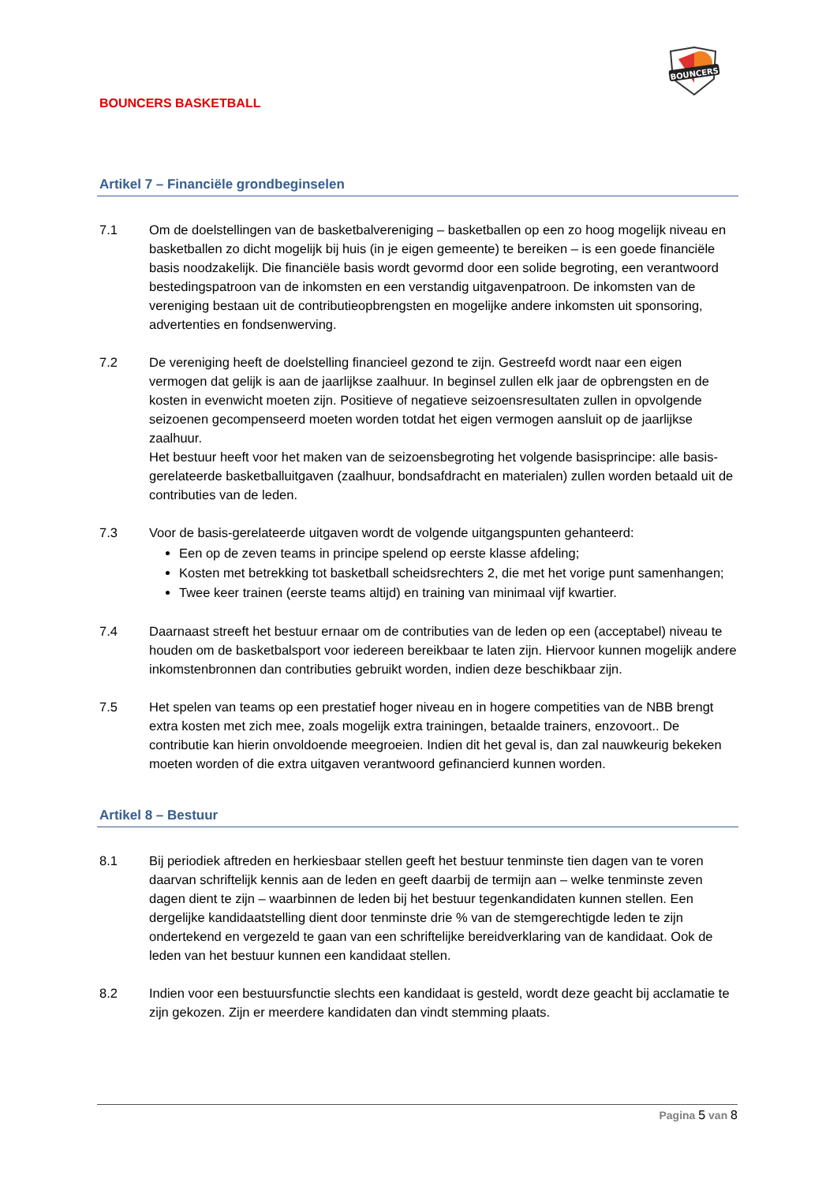BOUNCERS
BOUNCERS BASKETBALL
Artikel 7 – Financiële grondbeginselen
7.1 Om de doelstellingen van de basketbalvereniging – basketballen op een zo hoog mogelijk niveau en basketballen zo dicht mogelijk bij huis (in je eigen gemeente) te bereiken – is een goede financiële basis noodzakelijk. Die financiële basis wordt gevormd door een solide begroting, een verantwoord bestedingspatroon van de inkomsten en een verstandig uitgavenpatroon. De inkomsten van de vereniging bestaan uit de contributieopbrengsten en mogelijke andere inkomsten uit sponsoring, advertenties en fondsenwerving.
7.2 De vereniging heeft de doelstelling financieel gezond te zijn. Gestreefd wordt naar een eigen vermogen dat gelijk is aan de jaarlijkse zaalhuur. In beginsel zullen elk jaar de opbrengsten en de kosten in evenwicht moeten zijn. Positieve of negatieve seizoensresultaten zullen in opvolgende seizoenen gecompenseerd moeten worden totdat het eigen vermogen aansluit op de jaarlijkse zaalhuur.
Het bestuur heeft voor het maken van de seizoensbegroting het volgende basisprincipe: alle basis-gerelateerde basketballuitgaven (zaalhuur, bondsafdracht en materialen) zullen worden betaald uit de contributies van de leden.
7.3 Voor de basis-gerelateerde uitgaven wordt de volgende uitgangspunten gehanteerd:
Een op de zeven teams in principe spelend op eerste klasse afdeling;
Kosten met betrekking tot basketball scheidsrechters 2, die met het vorige punt samenhangen;
Twee keer trainen (eerste teams altijd) en training van minimaal vijf kwartier.
7.4 Daarnaast streeft het bestuur ernaar om de contributies van de leden op een (acceptabel) niveau te houden om de basketbalsport voor iedereen bereikbaar te laten zijn. Hiervoor kunnen mogelijk andere inkomstenbronnen dan contributies gebruikt worden, indien deze beschikbaar zijn.
7.5 Het spelen van teams op een prestatief hoger niveau en in hogere competities van de NBB brengt extra kosten met zich mee, zoals mogelijk extra trainingen, betaalde trainers, enzovoort.. De contributie kan hierin onvoldoende meegroeien. Indien dit het geval is, dan zal nauwkeurig bekeken moeten worden of die extra uitgaven verantwoord gefinancierd kunnen worden.
Artikel 8 – Bestuur
8.1 Bij periodiek aftreden en herkiesbaar stellen geeft het bestuur tenminste tien dagen van te voren daarvan schriftelijk kennis aan de leden en geeft daarbij de termijn aan – welke tenminste zeven dagen dient te zijn – waarbinnen de leden bij het bestuur tegenkandidaten kunnen stellen. Een dergelijke kandidaatstelling dient door tenminste drie % van de stemgerechtigde leden te zijn ondertekend en vergezeld te gaan van een schriftelijke bereidverklaring van de kandidaat. Ook de leden van het bestuur kunnen een kandidaat stellen.
8.2 Indien voor een bestuursfunctie slechts een kandidaat is gesteld, wordt deze geacht bij acclamatie te zijn gekozen. Zijn er meerdere kandidaten dan vindt stemming plaats.
Pagina 5 van 8